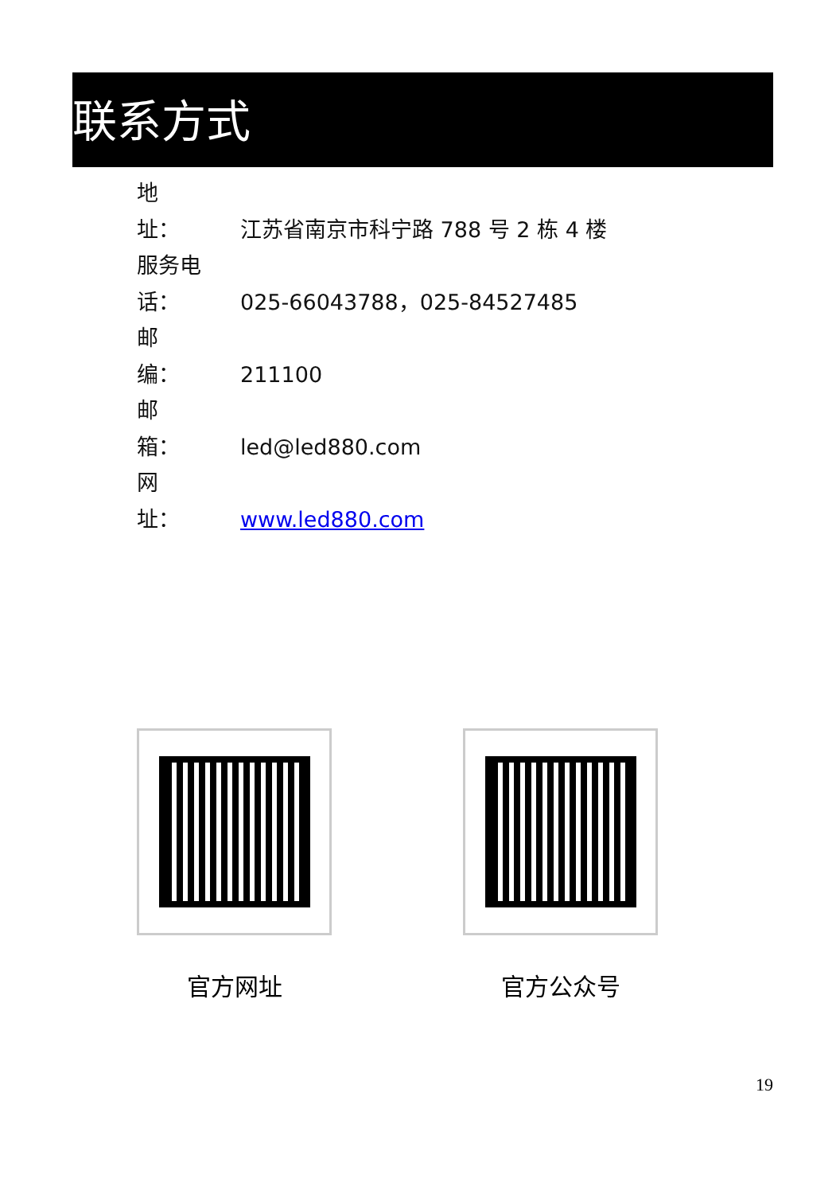联系方式
地　　址： 江苏省南京市科宁路 788 号 2 栋 4 楼
服务电话： 025-66043788，025-84527485
邮　　编： 211100
邮　　箱： led@led880.com
网　　址： www.led880.com
官方网址 官方公众号
19